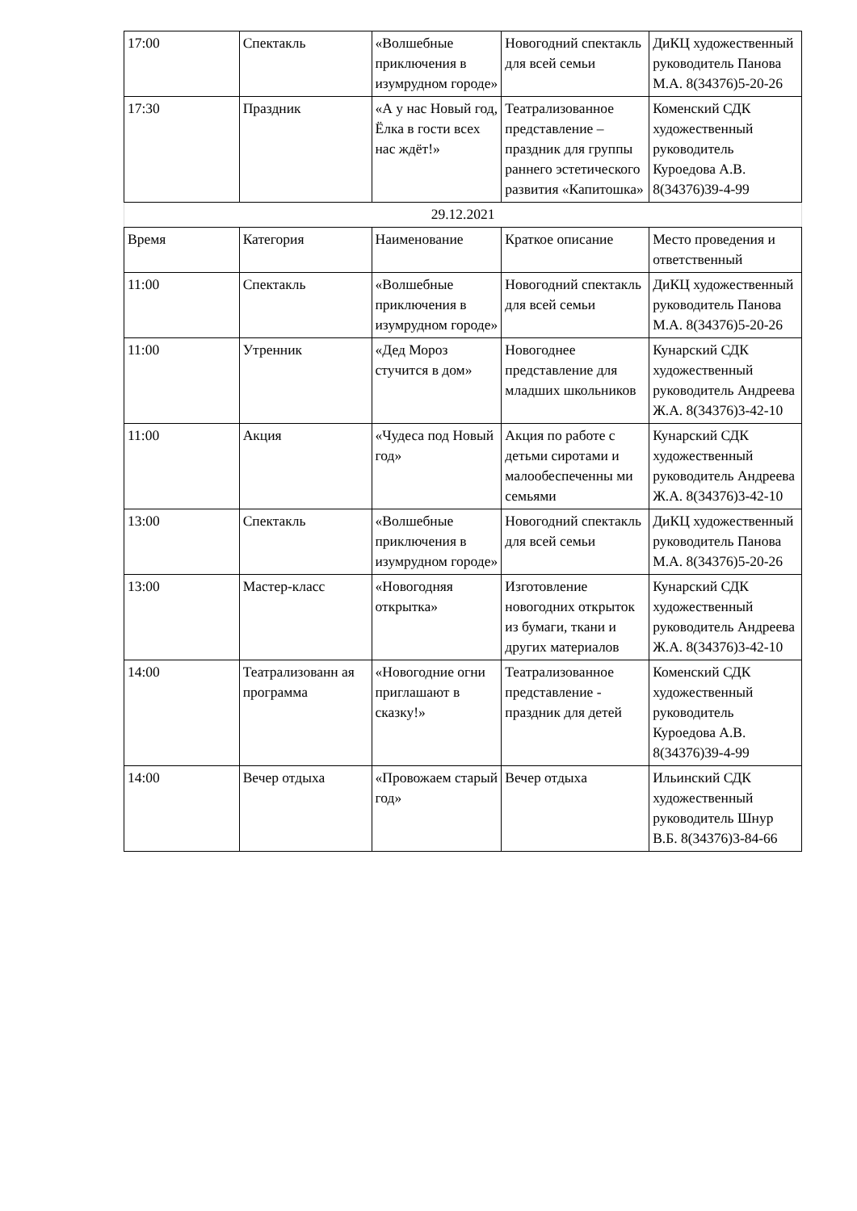| 17:00 | Спектакль | «Волшебные приключения в изумрудном городе» | Новогодний спектакль для всей семьи | ДиКЦ художественный руководитель Панова М.А. 8(34376)5-20-26 |
| 17:30 | Праздник | «А у нас Новый год, Ёлка в гости всех нас ждёт!» | Театрализованное представление – праздник для группы раннего эстетического развития «Капитошка» | Коменский СДК художественный руководитель Куроедова А.В. 8(34376)39-4-99 |
| 29.12.2021 | | | | |
| Время | Категория | Наименование | Краткое описание | Место проведения и ответственный |
| 11:00 | Спектакль | «Волшебные приключения в изумрудном городе» | Новогодний спектакль для всей семьи | ДиКЦ художественный руководитель Панова М.А. 8(34376)5-20-26 |
| 11:00 | Утренник | «Дед Мороз стучится в дом» | Новогоднее представление для младших школьников | Кунарский СДК художественный руководитель Андреева Ж.А. 8(34376)3-42-10 |
| 11:00 | Акция | «Чудеса под Новый год» | Акция по работе с детьми сиротами и малообеспеченны ми семьями | Кунарский СДК художественный руководитель Андреева Ж.А. 8(34376)3-42-10 |
| 13:00 | Спектакль | «Волшебные приключения в изумрудном городе» | Новогодний спектакль для всей семьи | ДиКЦ художественный руководитель Панова М.А. 8(34376)5-20-26 |
| 13:00 | Мастер-класс | «Новогодняя открытка» | Изготовление новогодних открыток из бумаги, ткани и других материалов | Кунарский СДК художественный руководитель Андреева Ж.А. 8(34376)3-42-10 |
| 14:00 | Театрализованн ая программа | «Новогодние огни приглашают в сказку!» | Театрализованное представление - праздник для детей | Коменский СДК художественный руководитель Куроедова А.В. 8(34376)39-4-99 |
| 14:00 | Вечер отдыха | «Провожаем старый год» | Вечер отдыха | Ильинский СДК художественный руководитель Шнур В.Б. 8(34376)3-84-66 |